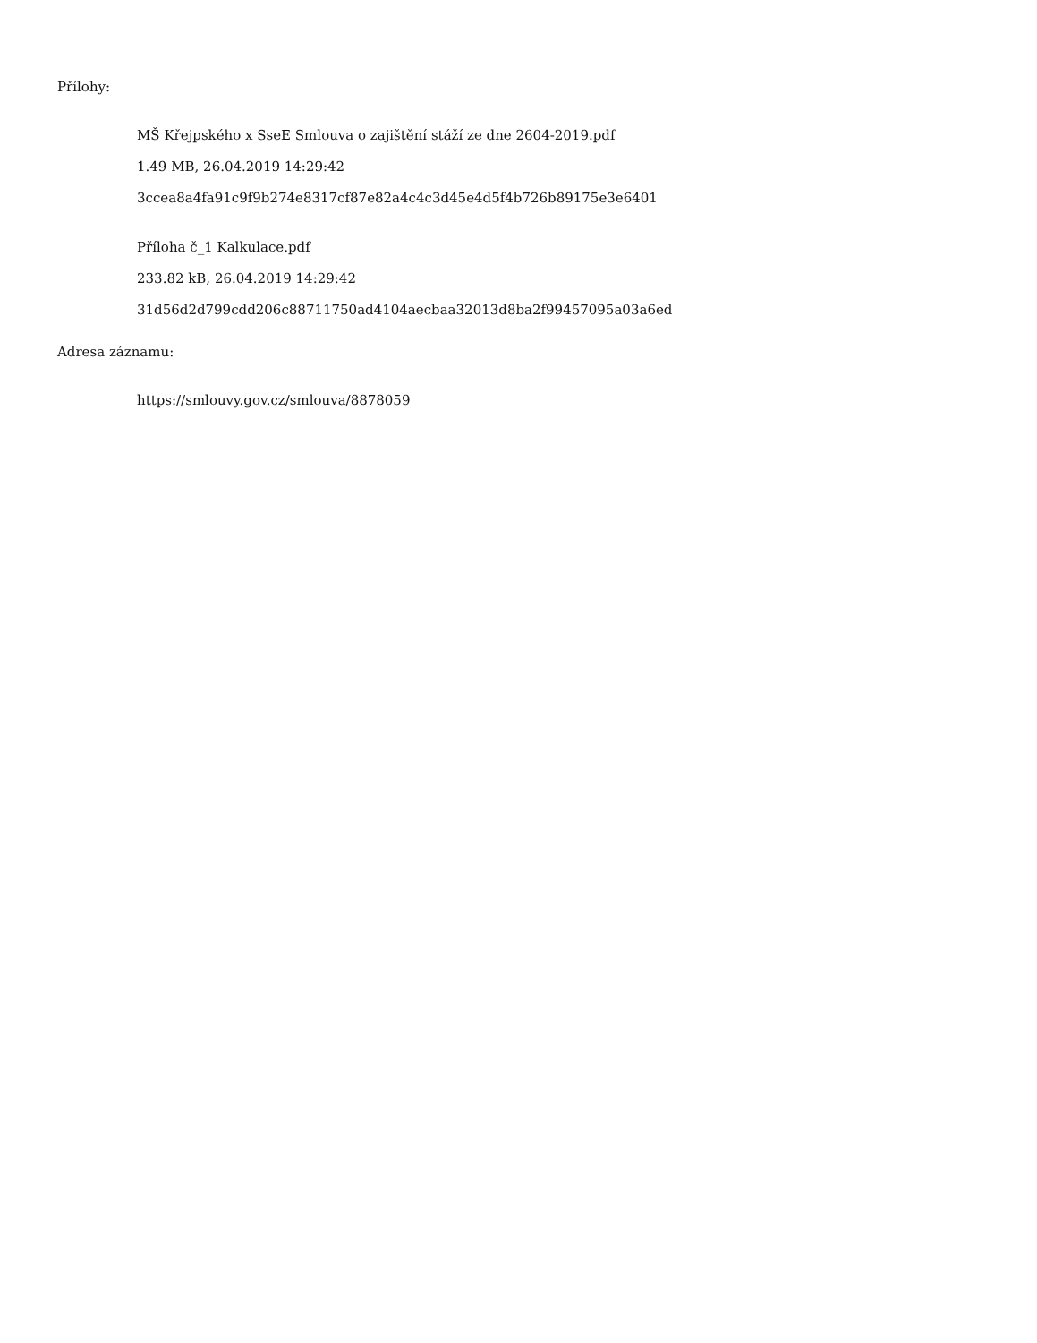Přílohy:
MŠ Křejpského x SseE Smlouva o zajištění stáží ze dne 2604-2019.pdf
1.49 MB, 26.04.2019 14:29:42
3ccea8a4fa91c9f9b274e8317cf87e82a4c4c3d45e4d5f4b726b89175e3e6401
Příloha č_1 Kalkulace.pdf
233.82 kB, 26.04.2019 14:29:42
31d56d2d799cdd206c88711750ad4104aecbaa32013d8ba2f99457095a03a6ed
Adresa záznamu:
https://smlouvy.gov.cz/smlouva/8878059